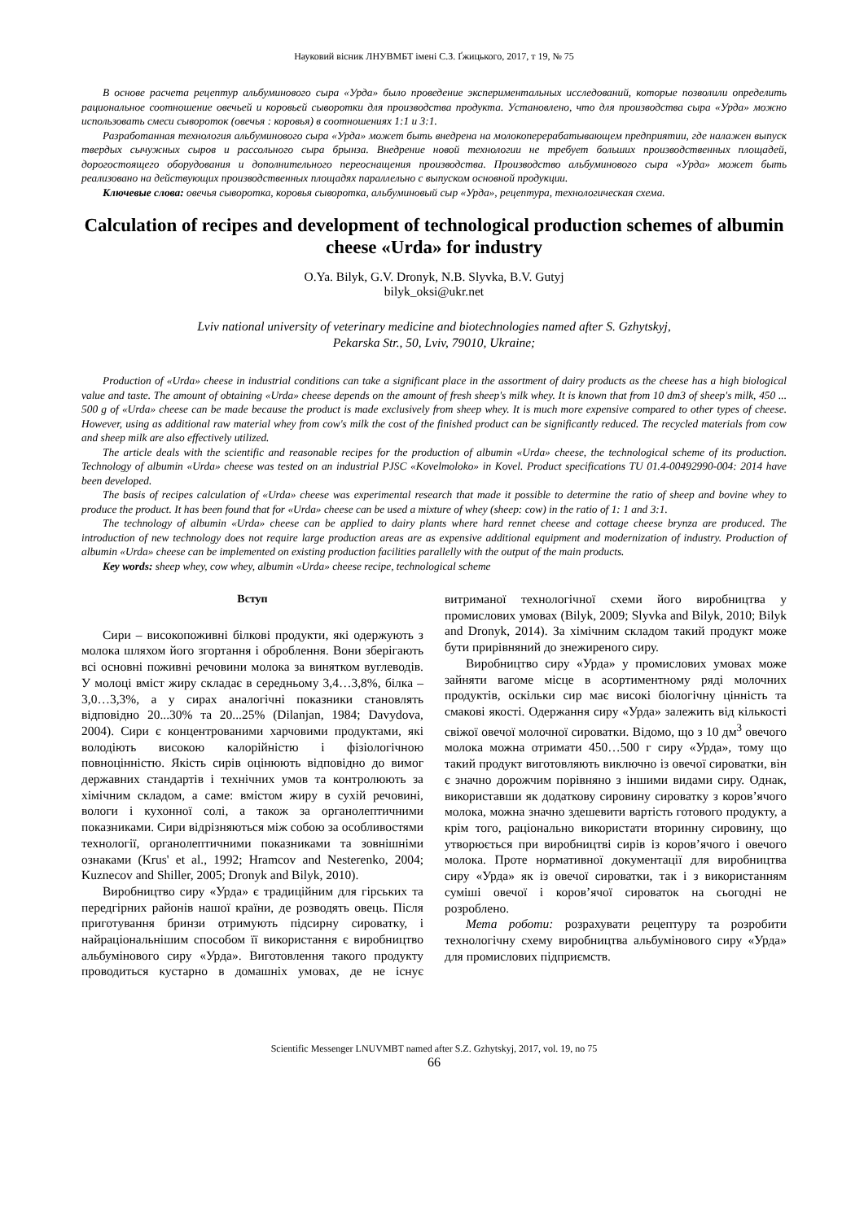Науковий вісник ЛНУВМБТ імені С.З. Ґжицького, 2017, т 19, № 75
В основе расчета рецептур альбуминового сыра «Урда» было проведение экспериментальных исследований, которые позволили определить рациональное соотношение овечьей и коровьей сыворотки для производства продукта. Установлено, что для производства сыра «Урда» можно использовать смеси сывороток (овечья : коровья) в соотношениях 1:1 и 3:1.
Разработанная технология альбуминового сыра «Урда» может быть внедрена на молокоперерабатывающем предприятии, где налажен выпуск твердых сычужных сыров и рассольного сыра брынза. Внедрение новой технологии не требует больших производственных площадей, дорогостоящего оборудования и дополнительного переоснащения производства. Производство альбуминового сыра «Урда» может быть реализовано на действующих производственных площадях параллельно с выпуском основной продукции.
Ключевые слова: овечья сыворотка, коровья сыворотка, альбуминовый сыр «Урда», рецептура, технологическая схема.
Calculation of recipes and development of technological production schemes of albumin cheese «Urda» for industry
O.Ya. Bilyk, G.V. Dronyk, N.B. Slyvka, B.V. Gutyj
bilyk_oksi@ukr.net
Lviv national university of veterinary medicine and biotechnologies named after S. Gzhytskyj,
Pekarska Str., 50, Lviv, 79010, Ukraine;
Production of «Urda» cheese in industrial conditions can take a significant place in the assortment of dairy products as the cheese has a high biological value and taste. The amount of obtaining «Urda» cheese depends on the amount of fresh sheep's milk whey. It is known that from 10 dm3 of sheep's milk, 450 ... 500 g of «Urda» cheese can be made because the product is made exclusively from sheep whey. It is much more expensive compared to other types of cheese. However, using as additional raw material whey from cow's milk the cost of the finished product can be significantly reduced. The recycled materials from cow and sheep milk are also effectively utilized.
The article deals with the scientific and reasonable recipes for the production of albumin «Urda» cheese, the technological scheme of its production. Technology of albumin «Urda» cheese was tested on an industrial PJSC «Kovelmoloko» in Kovel. Product specifications TU 01.4-00492990-004: 2014 have been developed.
The basis of recipes calculation of «Urda» cheese was experimental research that made it possible to determine the ratio of sheep and bovine whey to produce the product. It has been found that for «Urda» cheese can be used a mixture of whey (sheep: cow) in the ratio of 1: 1 and 3:1.
The technology of albumin «Urda» cheese can be applied to dairy plants where hard rennet cheese and cottage cheese brynza are produced. The introduction of new technology does not require large production areas are as expensive additional equipment and modernization of industry. Production of albumin «Urda» cheese can be implemented on existing production facilities parallelly with the output of the main products.
Key words: sheep whey, cow whey, albumin «Urda» cheese recipe, technological scheme
Вступ
Сири – високопоживні білкові продукти, які одержують з молока шляхом його згортання і оброблення. Вони зберігають всі основні поживні речовини молока за винятком вуглеводів. У молоці вміст жиру складає в середньому 3,4…3,8%, білка – 3,0…3,3%, а у сирах аналогічні показники становлять відповідно 20...30% та 20...25% (Dilanjan, 1984; Davydova, 2004). Сири є концентрованими харчовими продуктами, які володіють високою калорійністю і фізіологічною повноцінністю. Якість сирів оцінюють відповідно до вимог державних стандартів і технічних умов та контролюють за хімічним складом, а саме: вмістом жиру в сухій речовині, вологи і кухонної солі, а також за органолептичними показниками. Сири відрізняються між собою за особливостями технології, органолептичними показниками та зовнішніми ознаками (Krus' et al., 1992; Hramcov and Nesterenko, 2004; Kuznecov and Shiller, 2005; Dronyk and Bilyk, 2010).
Виробництво сиру «Урда» є традиційним для гірських та передгірних районів нашої країни, де розводять овець. Після приготування бринзи отримують підсирну сироватку, і найраціональнішим способом її використання є виробництво альбумінового сиру «Урда». Виготовлення такого продукту проводиться кустарно в домашніх умовах, де не існує витриманої технологічної схеми його виробництва у промислових умовах (Bilyk, 2009; Slyvka and Bilyk, 2010; Bilyk and Dronyk, 2014). За хімічним складом такий продукт може бути прирівняний до знежиреного сиру.
Виробництво сиру «Урда» у промислових умовах може зайняти вагоме місце в асортиментному ряді молочних продуктів, оскільки сир має високі біологічну цінність та смакові якості. Одержання сиру «Урда» залежить від кількості свіжої овечої молочної сироватки. Відомо, що з 10 дм<sup>3</sup> овечого молока можна отримати 450…500 г сиру «Урда», тому що такий продукт виготовляють виключно із овечої сироватки, він є значно дорожчим порівняно з іншими видами сиру. Однак, використавши як додаткову сировину сироватку з коров’ячого молока, можна значно здешевити вартість готового продукту, а крім того, раціонально використати вторинну сировину, що утворюється при виробництві сирів із коров’ячого і овечого молока. Проте нормативної документації для виробництва сиру «Урда» як із овечої сироватки, так і з використанням суміші овечої і коров’ячої сироваток на сьогодні не розроблено.
Мета роботи: розрахувати рецептуру та розробити технологічну схему виробництва альбумінового сиру «Урда» для промислових підприємств.
Scientific Messenger LNUVMBT named after S.Z. Gzhytskyj, 2017, vol. 19, no 75
66